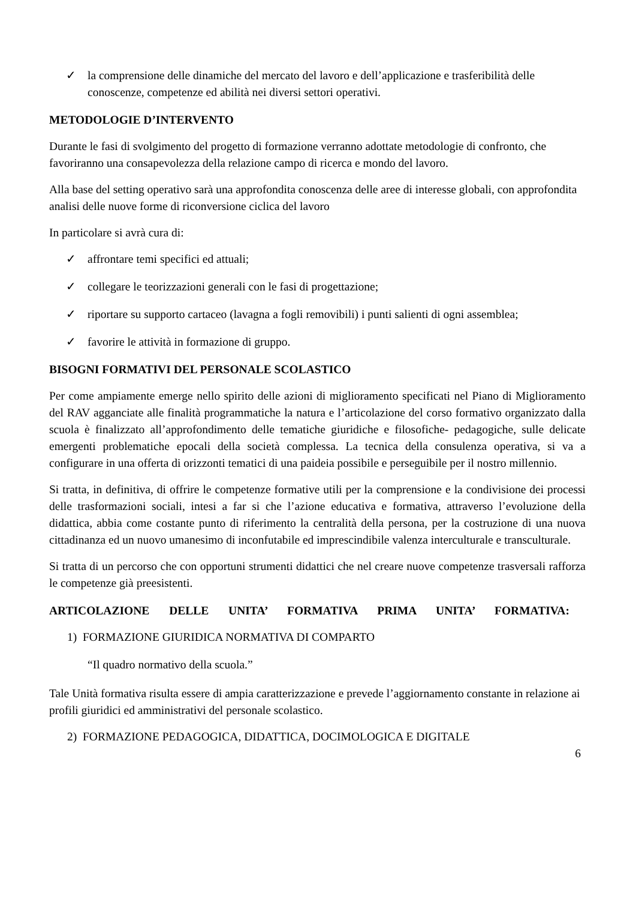✓ la comprensione delle dinamiche del mercato del lavoro e dell’applicazione e trasferibilità delle conoscenze, competenze ed abilità nei diversi settori operativi.
METODOLOGIE D’INTERVENTO
Durante le fasi di svolgimento del progetto di formazione verranno adottate metodologie di confronto, che favoriranno una consapevolezza della relazione campo di ricerca e mondo del lavoro.
Alla base del setting operativo sarà una approfondita conoscenza delle aree di interesse globali, con approfondita analisi delle nuove forme di riconversione ciclica del lavoro
In particolare si avrà cura di:
✓ affrontare temi specifici ed attuali;
✓ collegare le teorizzazioni generali con le fasi di progettazione;
✓ riportare su supporto cartaceo (lavagna a fogli removibili) i punti salienti di ogni assemblea;
✓ favorire le attività in formazione di gruppo.
BISOGNI FORMATIVI DEL PERSONALE SCOLASTICO
Per come ampiamente emerge nello spirito delle azioni di miglioramento specificati nel Piano di Miglioramento del RAV agganciate alle finalità programmatiche la natura e l’articolazione del corso formativo organizzato dalla scuola è finalizzato all’approfondimento delle tematiche giuridiche e filosofiche- pedagogiche, sulle delicate emergenti problematiche epocali della società complessa. La tecnica della consulenza operativa, si va a configurare in una offerta di orizzonti tematici di una paideia possibile e perseguibile per il nostro millennio.
Si tratta, in definitiva, di offrire le competenze formative utili per la comprensione e la condivisione dei processi delle trasformazioni sociali, intesi a far si che l’azione educativa e formativa, attraverso l’evoluzione della didattica, abbia come costante punto di riferimento la centralità della persona, per la costruzione di una nuova cittadinanza ed un nuovo umanesimo di inconfutabile ed imprescindibile valenza interculturale e transculturale.
Si tratta di un percorso che con opportuni strumenti didattici che nel creare nuove competenze trasversali rafforza le competenze già preesistenti.
ARTICOLAZIONE DELLE UNITA’ FORMATIVA PRIMA UNITA’ FORMATIVA:
1) FORMAZIONE GIURIDICA NORMATIVA DI COMPARTO
“Il quadro normativo della scuola.”
Tale Unità formativa risulta essere di ampia caratterizzazione e prevede l’aggiornamento constante in relazione ai profili giuridici ed amministrativi del personale scolastico.
2) FORMAZIONE PEDAGOGICA, DIDATTICA, DOCIMOLOGICA E DIGITALE
6